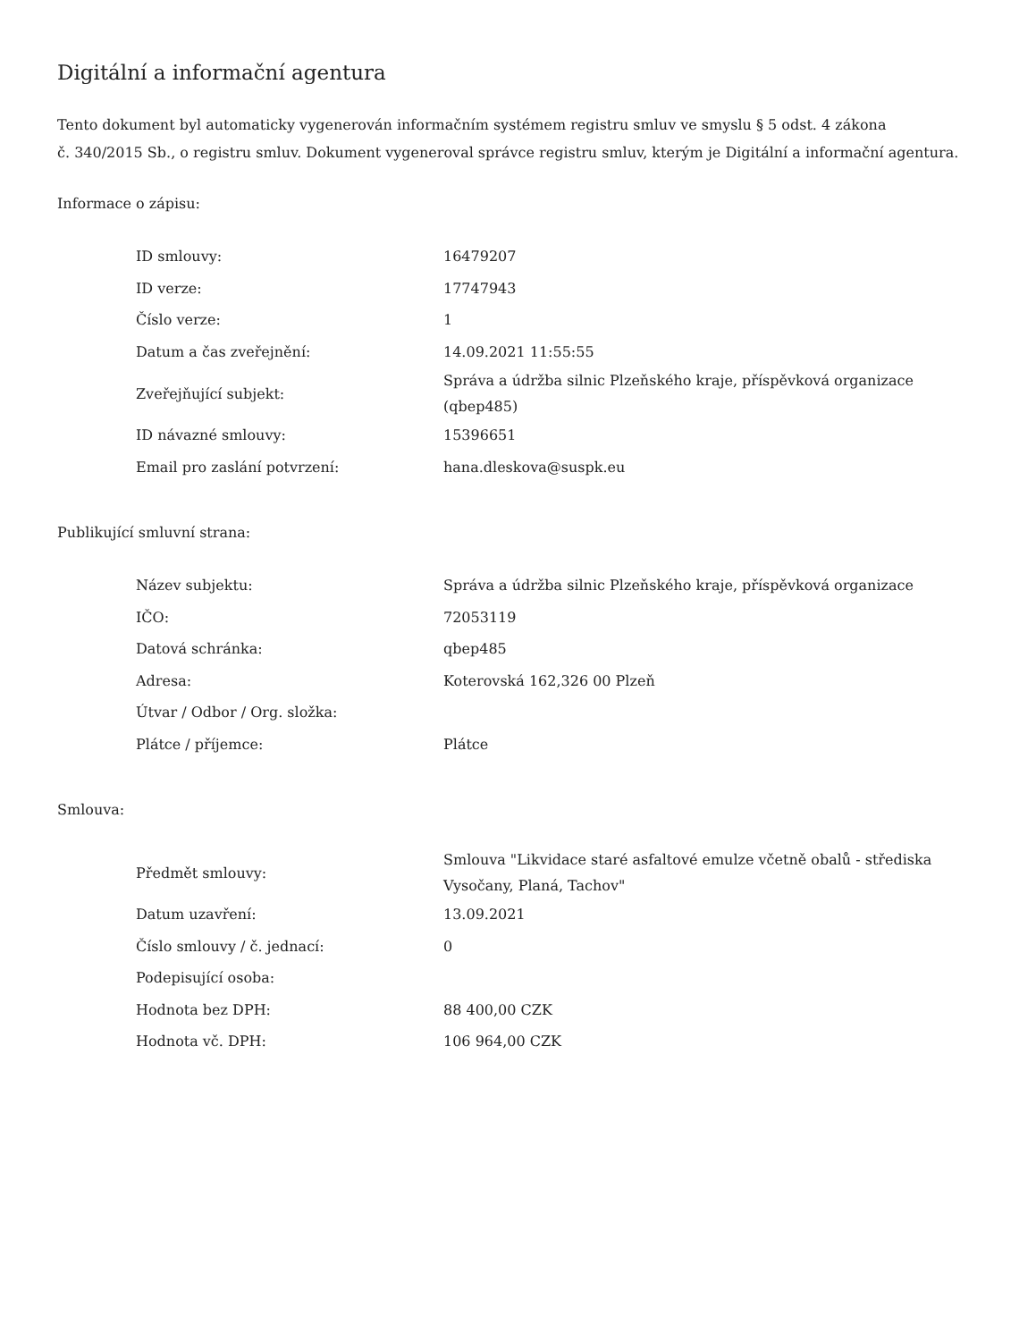Digitální a informační agentura
Tento dokument byl automaticky vygenerován informačním systémem registru smluv ve smyslu § 5 odst. 4 zákona
č. 340/2015 Sb., o registru smluv. Dokument vygeneroval správce registru smluv, kterým je Digitální a informační agentura.
Informace o zápisu:
| ID smlouvy: | 16479207 |
| ID verze: | 17747943 |
| Číslo verze: | 1 |
| Datum a čas zveřejnění: | 14.09.2021 11:55:55 |
| Zveřejňující subjekt: | Správa a údržba silnic Plzeňského kraje, příspěvková organizace (qbep485) |
| ID návazné smlouvy: | 15396651 |
| Email pro zaslání potvrzení: | hana.dleskova@suspk.eu |
Publikující smluvní strana:
| Název subjektu: | Správa a údržba silnic Plzeňského kraje, příspěvková organizace |
| IČO: | 72053119 |
| Datová schránka: | qbep485 |
| Adresa: | Koterovská 162,326 00 Plzeň |
| Útvar / Odbor / Org. složka: | |
| Plátce / příjemce: | Plátce |
Smlouva:
| Předmět smlouvy: | Smlouva "Likvidace staré asfaltové emulze včetně obalů - střediska Vysočany, Planá, Tachov" |
| Datum uzavření: | 13.09.2021 |
| Číslo smlouvy / č. jednací: | 0 |
| Podepisující osoba: | |
| Hodnota bez DPH: | 88 400,00 CZK |
| Hodnota vč. DPH: | 106 964,00 CZK |